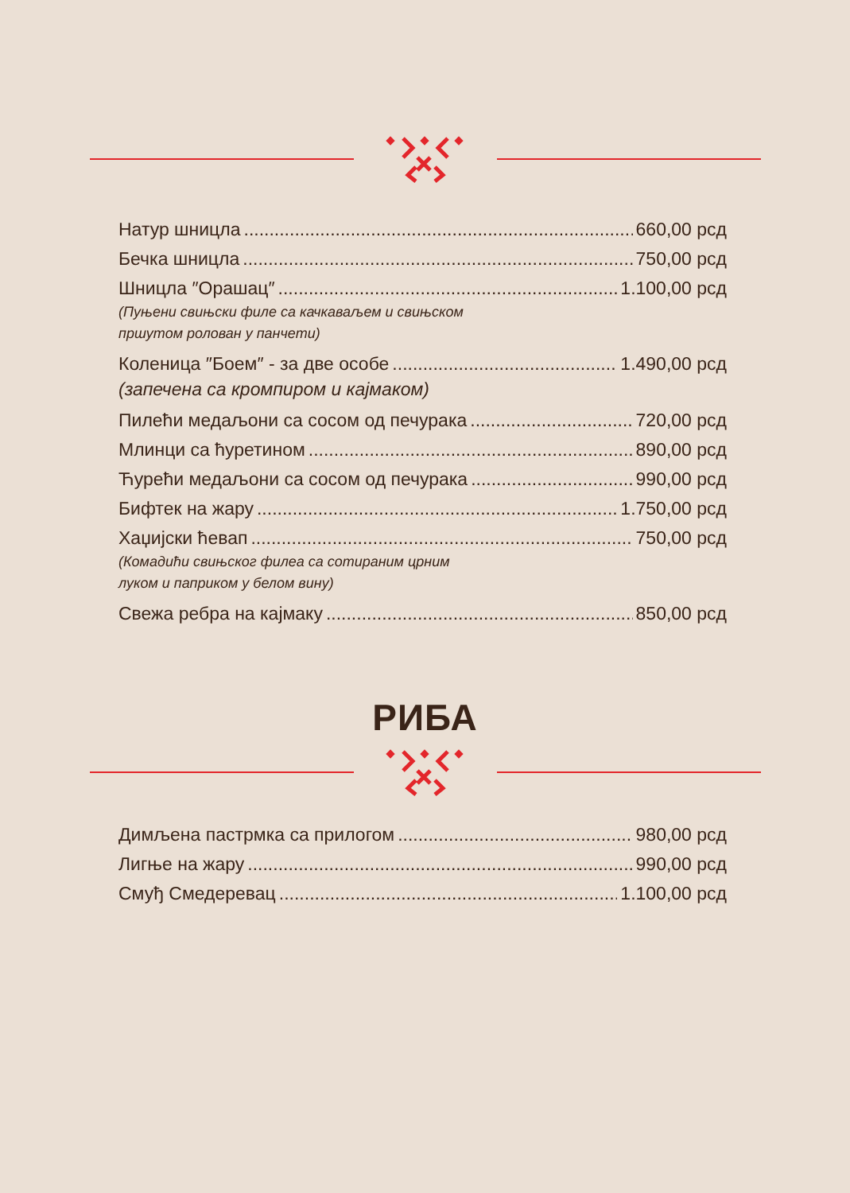Натур шницла 660,00 рсд
Бечка шницла 750,00 рсд
Шницла ″Орашац″ 1.100,00 рсд
(Пуњени свињски филе са качкаваљем и свињском
пршутом ролован у панчети)
Коленица ″Боем″ - за две особе 1.490,00 рсд
(запечена са кромпиром и кајмаком)
Пилећи медаљони са сосом од печурака 720,00 рсд
Млинци са ћуретином 890,00 рсд
Ћурећи медаљони са сосом од печурака 990,00 рсд
Бифтек на жару 1.750,00 рсд
Хаџијски ћевап 750,00 рсд
(Комадићи свињског филеа са сотираним црним
луком и паприком у белом вину)
Свежа ребра на кајмаку 850,00 рсд
РИБА
Димљена пастрмка са прилогом 980,00 рсд
Лигње на жару 990,00 рсд
Смуђ Смедеревац 1.100,00 рсд